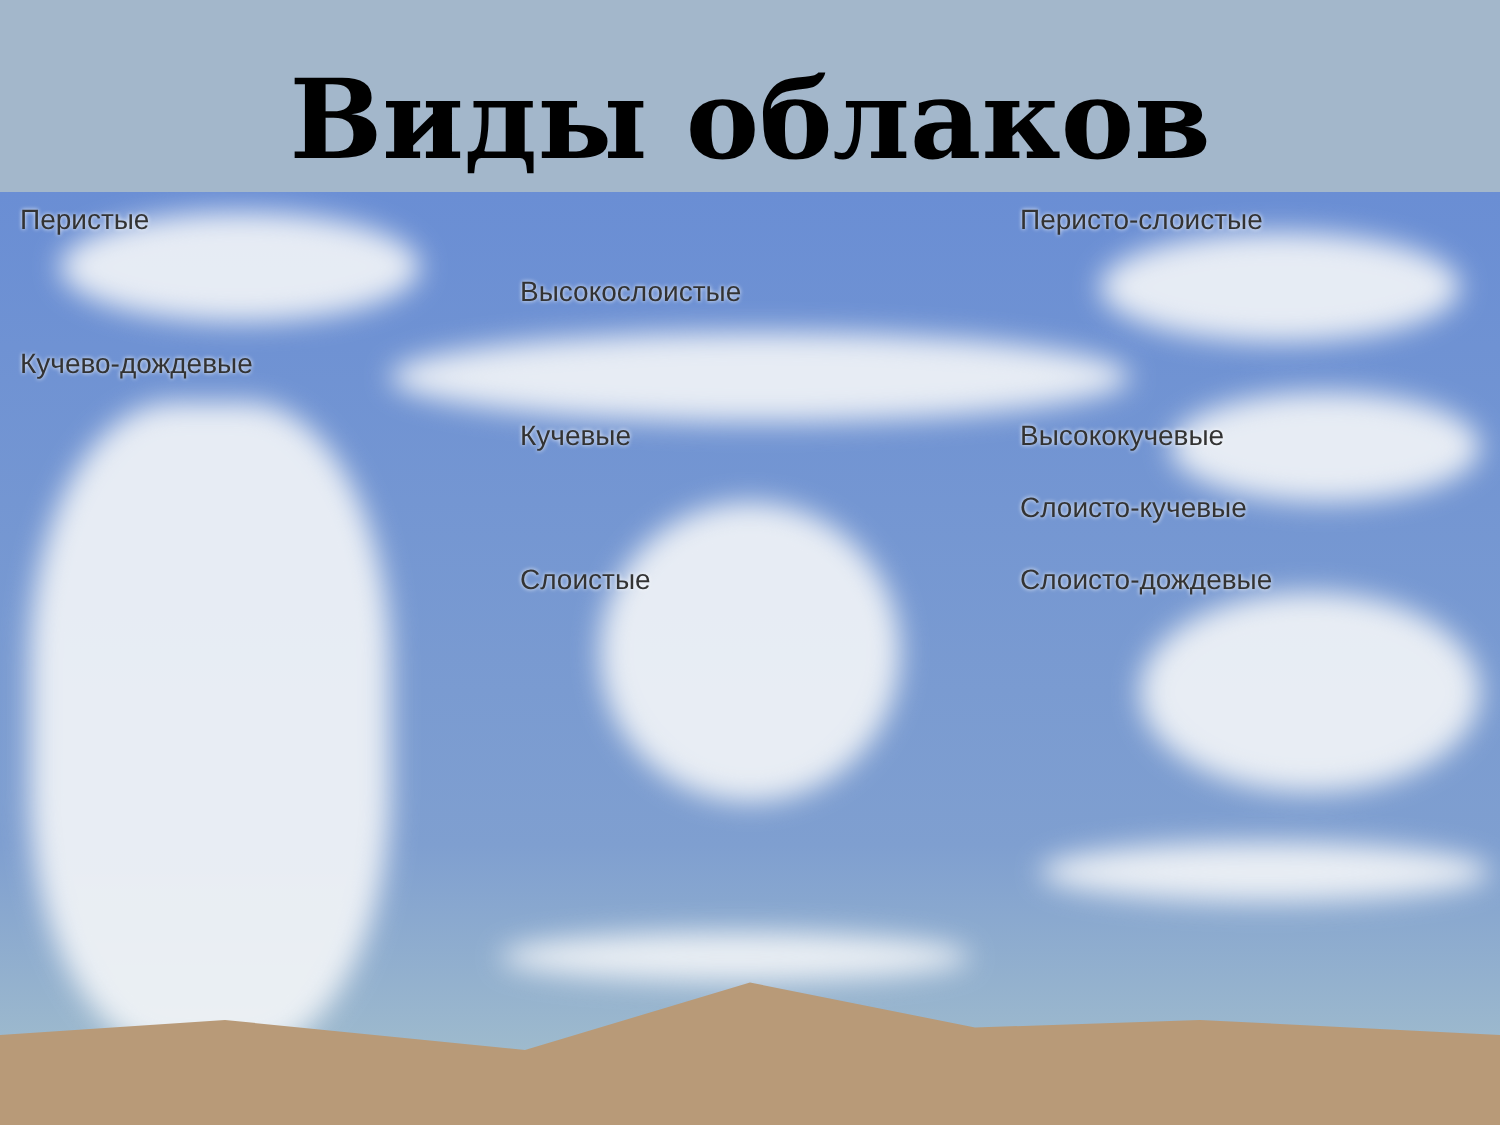Виды облаков
Перистые
Перисто-слоистые
Высокослоистые
Кучево-дождевые
Кучевые
Высококучевые
Слоисто-кучевые
Слоистые
Слоисто-дождевые